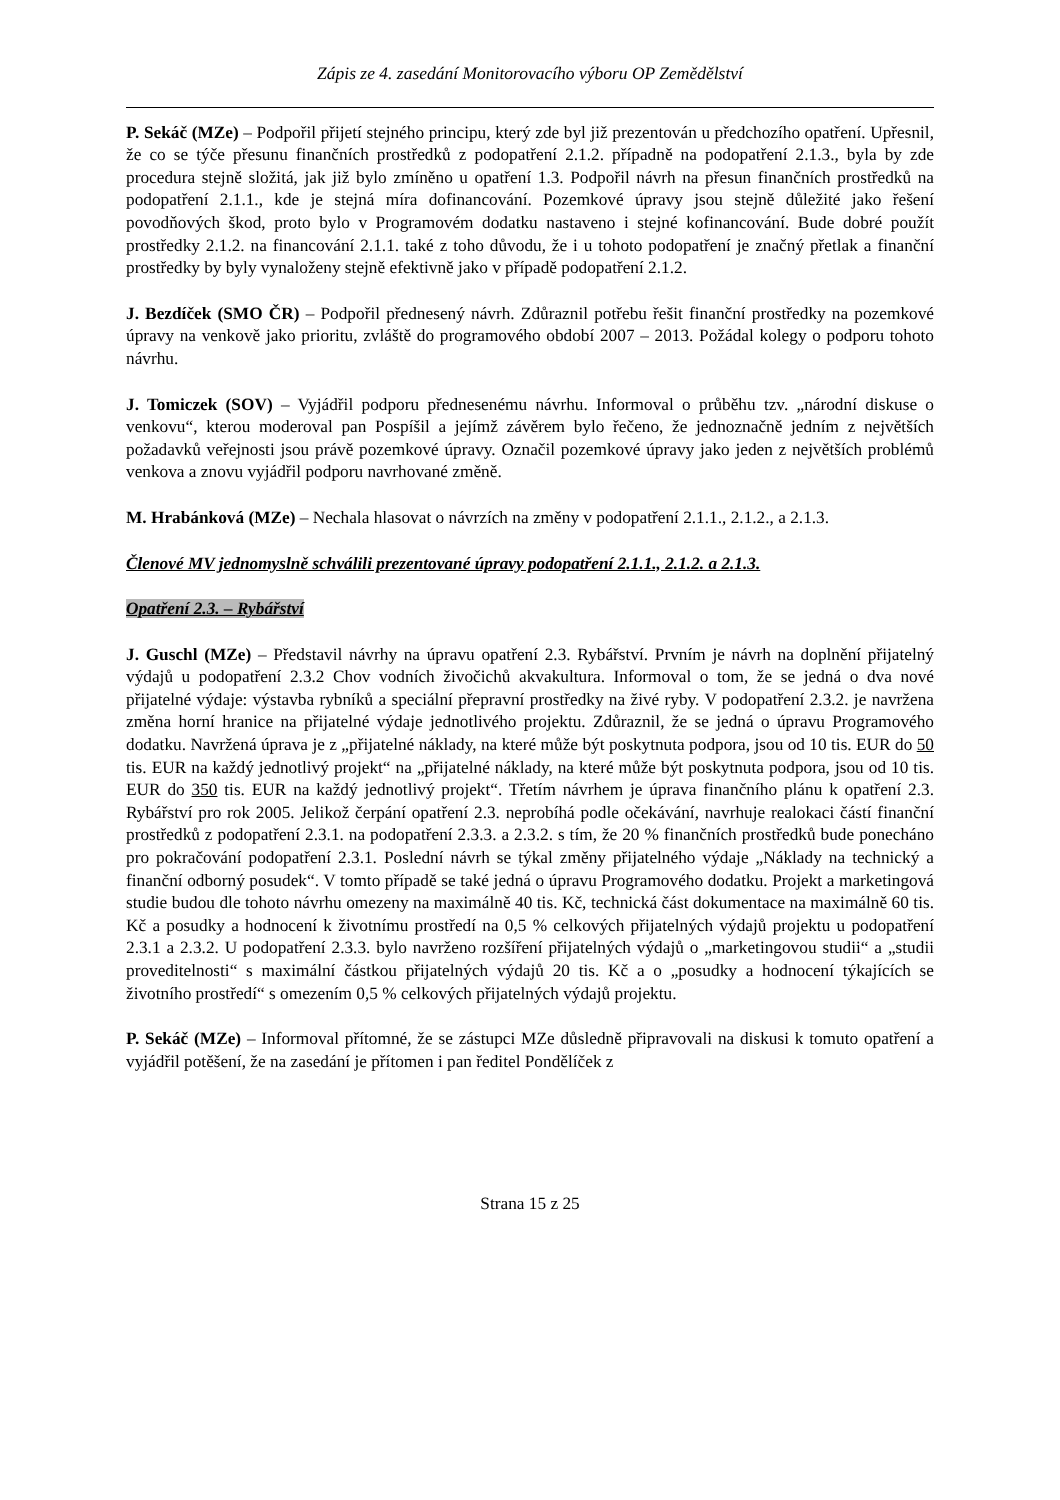Zápis ze 4. zasedání Monitorovacího výboru OP Zemědělství
P. Sekáč (MZe) – Podpořil přijetí stejného principu, který zde byl již prezentován u předchozího opatření. Upřesnil, že co se týče přesunu finančních prostředků z podopatření 2.1.2. případně na podopatření 2.1.3., byla by zde procedura stejně složitá, jak již bylo zmíněno u opatření 1.3. Podpořil návrh na přesun finančních prostředků na podopatření 2.1.1., kde je stejná míra dofinancování. Pozemkové úpravy jsou stejně důležité jako řešení povodňových škod, proto bylo v Programovém dodatku nastaveno i stejné kofinancování. Bude dobré použít prostředky 2.1.2. na financování 2.1.1. také z toho důvodu, že i u tohoto podopatření je značný přetlak a finanční prostředky by byly vynaloženy stejně efektivně jako v případě podopatření 2.1.2.
J. Bezdíček (SMO ČR) – Podpořil přednesený návrh. Zdůraznil potřebu řešit finanční prostředky na pozemkové úpravy na venkově jako prioritu, zvláště do programového období 2007 – 2013. Požádal kolegy o podporu tohoto návrhu.
J. Tomiczek (SOV) – Vyjádřil podporu přednesenému návrhu. Informoval o průběhu tzv. „národní diskuse o venkovu“, kterou moderoval pan Pospíšil a jejímž závěrem bylo řečeno, že jednoznačně jedním z největších požadavků veřejnosti jsou právě pozemkové úpravy. Označil pozemkové úpravy jako jeden z největších problémů venkova a znovu vyjádřil podporu navrhované změně.
M. Hrabánková (MZe) – Nechala hlasovat o návrzích na změny v podopatření 2.1.1., 2.1.2., a 2.1.3.
Členové MV jednomyslně schválili prezentované úpravy podopatření 2.1.1., 2.1.2. a 2.1.3.
Opatření 2.3. – Rybářství
J. Guschl (MZe) – Představil návrhy na úpravu opatření 2.3. Rybářství. Prvním je návrh na doplnění přijatelný výdajů u podopatření 2.3.2 Chov vodních živočichů akvakultura. Informoval o tom, že se jedná o dva nové přijatelné výdaje: výstavba rybníků a speciální přepravní prostředky na živé ryby. V podopatření 2.3.2. je navržena změna horní hranice na přijatelné výdaje jednotlivého projektu. Zdůraznil, že se jedná o úpravu Programového dodatku. Navržená úprava je z „přijatelné náklady, na které může být poskytnuta podpora, jsou od 10 tis. EUR do 50 tis. EUR na každý jednotlivý projekt“ na „přijatelné náklady, na které může být poskytnuta podpora, jsou od 10 tis. EUR do 350 tis. EUR na každý jednotlivý projekt“. Třetím návrhem je úprava finančního plánu k opatření 2.3. Rybářství pro rok 2005. Jelikož čerpání opatření 2.3. neprobíhá podle očekávání, navrhuje realokaci částí finanční prostředků z podopatření 2.3.1. na podopatření 2.3.3. a 2.3.2. s tím, že 20 % finančních prostředků bude ponecháno pro pokračování podopatření 2.3.1. Poslední návrh se týkal změny přijatelného výdaje „Náklady na technický a finanční odborný posudek“. V tomto případě se také jedná o úpravu Programového dodatku. Projekt a marketingová studie budou dle tohoto návrhu omezeny na maximálně 40 tis. Kč, technická část dokumentace na maximálně 60 tis. Kč a posudky a hodnocení k životnímu prostředí na 0,5 % celkových přijatelných výdajů projektu u podopatření 2.3.1 a 2.3.2. U podopatření 2.3.3. bylo navrženo rozšíření přijatelných výdajů o „marketingovou studii“ a „studii proveditelnosti“ s maximální částkou přijatelných výdajů 20 tis. Kč a o „posudky a hodnocení týkajících se životního prostředí“ s omezením 0,5 % celkových přijatelných výdajů projektu.
P. Sekáč (MZe) – Informoval přítomné, že se zástupci MZe důsledně připravovali na diskusi k tomuto opatření a vyjádřil potěšení, že na zasedání je přítomen i pan ředitel Pondělíček z
Strana 15 z 25